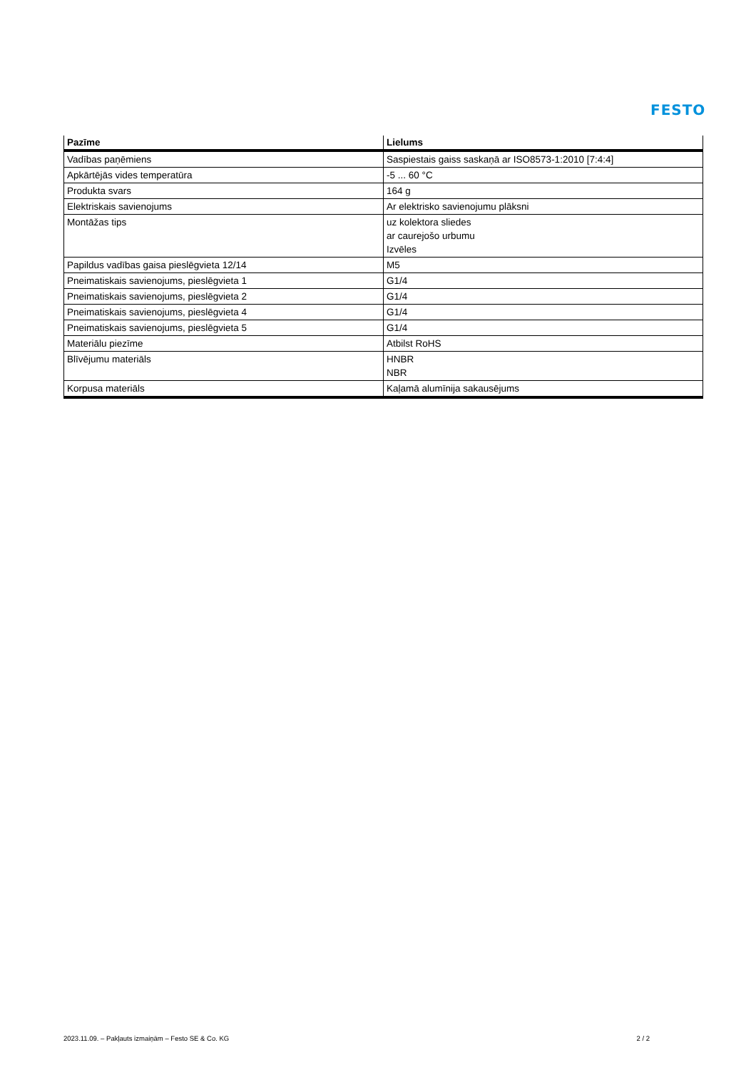FESTO
| Pazīme | Lielums |
| --- | --- |
| Vadības paņēmiens | Saspiestais gaiss saskaņā ar ISO8573-1:2010 [7:4:4] |
| Apkārtējās vides temperatūra | -5 ... 60 °C |
| Produkta svars | 164 g |
| Elektriskais savienojums | Ar elektrisko savienojumu plāksni |
| Montāžas tips | uz kolektora sliedes ar caurejošo urbumu Izvēles |
| Papildus vadības gaisa pieslēgvieta 12/14 | M5 |
| Pneimatiskais savienojums, pieslēgvieta 1 | G1/4 |
| Pneimatiskais savienojums, pieslēgvieta 2 | G1/4 |
| Pneimatiskais savienojums, pieslēgvieta 4 | G1/4 |
| Pneimatiskais savienojums, pieslēgvieta 5 | G1/4 |
| Materiālu piezīme | Atbilst RoHS |
| Blīvējumu materiāls | HNBR NBR |
| Korpusa materiāls | Kaļamā alumīnija sakausējums |
2023.11.09. – Pakļauts izmaiņām – Festo SE & Co. KG 2 / 2